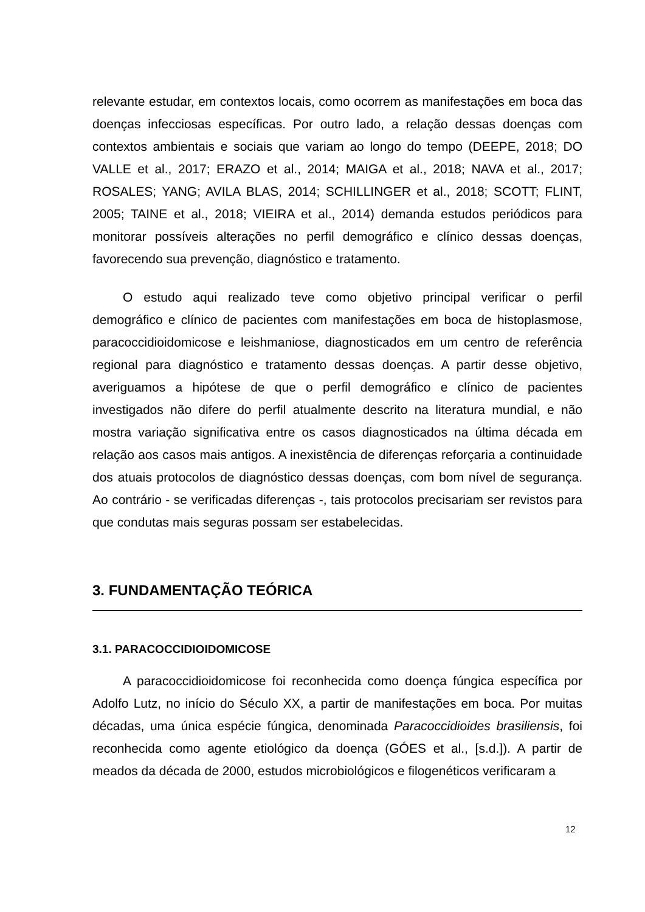relevante estudar, em contextos locais, como ocorrem as manifestações em boca das doenças infecciosas específicas. Por outro lado, a relação dessas doenças com contextos ambientais e sociais que variam ao longo do tempo (DEEPE, 2018; DO VALLE et al., 2017; ERAZO et al., 2014; MAIGA et al., 2018; NAVA et al., 2017; ROSALES; YANG; AVILA BLAS, 2014; SCHILLINGER et al., 2018; SCOTT; FLINT, 2005; TAINE et al., 2018; VIEIRA et al., 2014) demanda estudos periódicos para monitorar possíveis alterações no perfil demográfico e clínico dessas doenças, favorecendo sua prevenção, diagnóstico e tratamento.
O estudo aqui realizado teve como objetivo principal verificar o perfil demográfico e clínico de pacientes com manifestações em boca de histoplasmose, paracoccidioidomicose e leishmaniose, diagnosticados em um centro de referência regional para diagnóstico e tratamento dessas doenças. A partir desse objetivo, averiguamos a hipótese de que o perfil demográfico e clínico de pacientes investigados não difere do perfil atualmente descrito na literatura mundial, e não mostra variação significativa entre os casos diagnosticados na última década em relação aos casos mais antigos. A inexistência de diferenças reforçaria a continuidade dos atuais protocolos de diagnóstico dessas doenças, com bom nível de segurança. Ao contrário - se verificadas diferenças -, tais protocolos precisariam ser revistos para que condutas mais seguras possam ser estabelecidas.
3. FUNDAMENTAÇÃO TEÓRICA
3.1. PARACOCCIDIOIDOMICOSE
A paracoccidioidomicose foi reconhecida como doença fúngica específica por Adolfo Lutz, no início do Século XX, a partir de manifestações em boca. Por muitas décadas, uma única espécie fúngica, denominada Paracoccidioides brasiliensis, foi reconhecida como agente etiológico da doença (GÓES et al., [s.d.]). A partir de meados da década de 2000, estudos microbiológicos e filogenéticos verificaram a
12